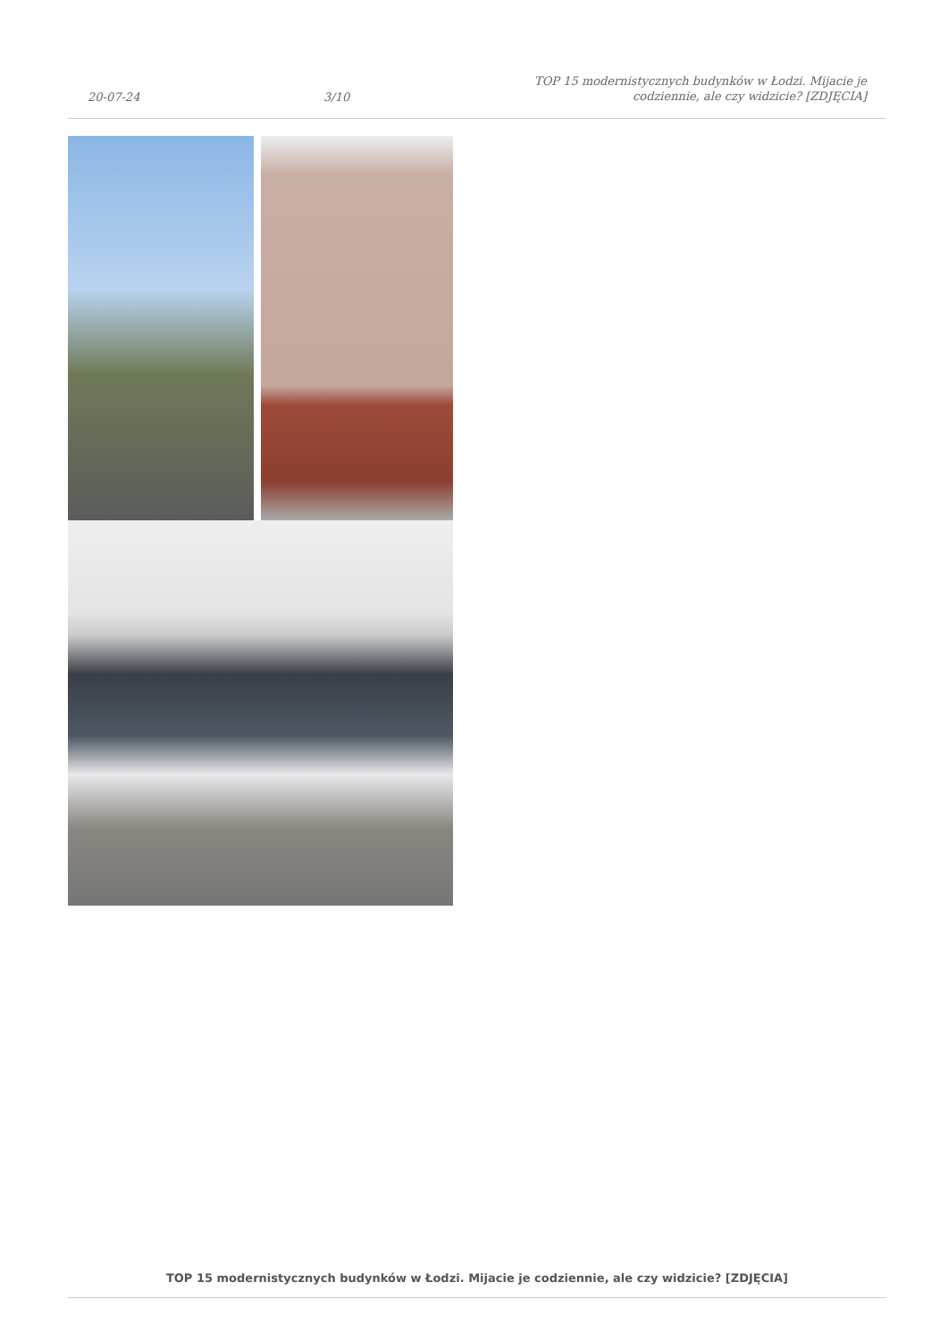20-07-24
3/10
TOP 15 modernistycznych budynków w Łodzi. Mijacie je codziennie, ale czy widzicie? [ZDJĘCIA]
TOP 15 modernistycznych budynków w Łodzi. Mijacie je codziennie, ale czy widzicie? [ZDJĘCIA]